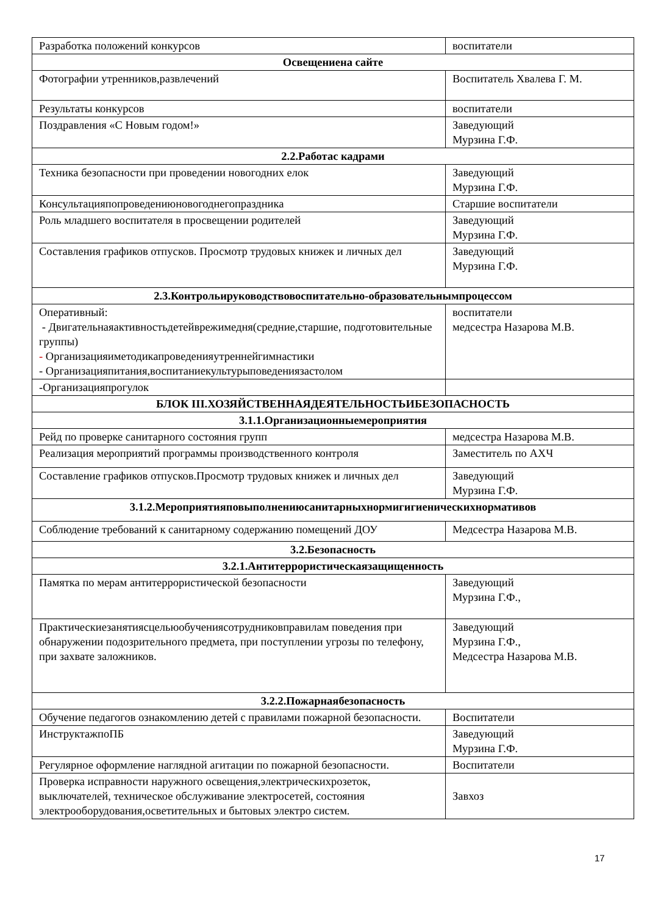| Разработка положений конкурсов | воспитатели |
| Освещениена сайте | |
| Фотографии утренников,развлечений | Воспитатель Хвалева Г. М. |
| Результаты конкурсов | воспитатели |
| Поздравления «С Новым годом!» | Заведующий Мурзина Г.Ф. |
| 2.2.Работас кадрами | |
| Техника безопасности при проведении новогодних елок | Заведующий Мурзина Г.Ф. |
| Консультацияпопроведениюновогоднегопраздника | Старшие воспитатели |
| Роль младшего воспитателя в просвещении родителей | Заведующий Мурзина Г.Ф. |
| Составления графиков отпусков. Просмотр трудовых книжек и личных дел | Заведующий Мурзина Г.Ф. |
| 2.3.Контрольируководствовоспитательно-образовательнымпроцессом | |
| Оперативный: - Двигательнаяактивностьдетейврежимедня(средние,старшие, подготовительные группы) - Организацияиметодикапроведенияутреннейгимнастики - Организацияпитания,воспитаниекультурыповедениязастолом | воспитатели медсестра Назарова М.В. |
| -Организацияпрогулок | |
| БЛОК III.ХОЗЯЙСТВЕННАЯДЕЯТЕЛЬНОСТЬИБЕЗОПАСНОСТЬ | |
| 3.1.1.Организационныемероприятия | |
| Рейд по проверке санитарного состояния групп | медсестра Назарова М.В. |
| Реализация мероприятий программы производственного контроля | Заместитель по АХЧ |
| Составление графиков отпусков.Просмотр трудовых книжек и личных дел | Заведующий Мурзина Г.Ф. |
| 3.1.2.Мероприятияповыполнениюсанитарныхнормигигиеническихнормативов | |
| Соблюдение требований к санитарному содержанию помещений ДОУ | Медсестра Назарова М.В. |
| 3.2.Безопасность | |
| 3.2.1.Антитеррористическаязащищенность | |
| Памятка по мерам антитеррористической безопасности | Заведующий Мурзина Г.Ф., |
| Практическиезанятиясцельюобучениясотрудниковправилам поведения при обнаружении подозрительного предмета, при поступлении угрозы по телефону, при захвате заложников. | Заведующий Мурзина Г.Ф., Медсестра Назарова М.В. |
| 3.2.2.Пожарнаябезопасность | |
| Обучение педагогов ознакомлению детей с правилами пожарной безопасности. | Воспитатели |
| ИнструктажпоПБ | Заведующий Мурзина Г.Ф. |
| Регулярное оформление наглядной агитации по пожарной безопасности. | Воспитатели |
| Проверка исправности наружного освещения,электрическихрозеток, выключателей, техническое обслуживание электросетей, состояния электрооборудования,осветительных и бытовых электро систем. | Завхоз |
17